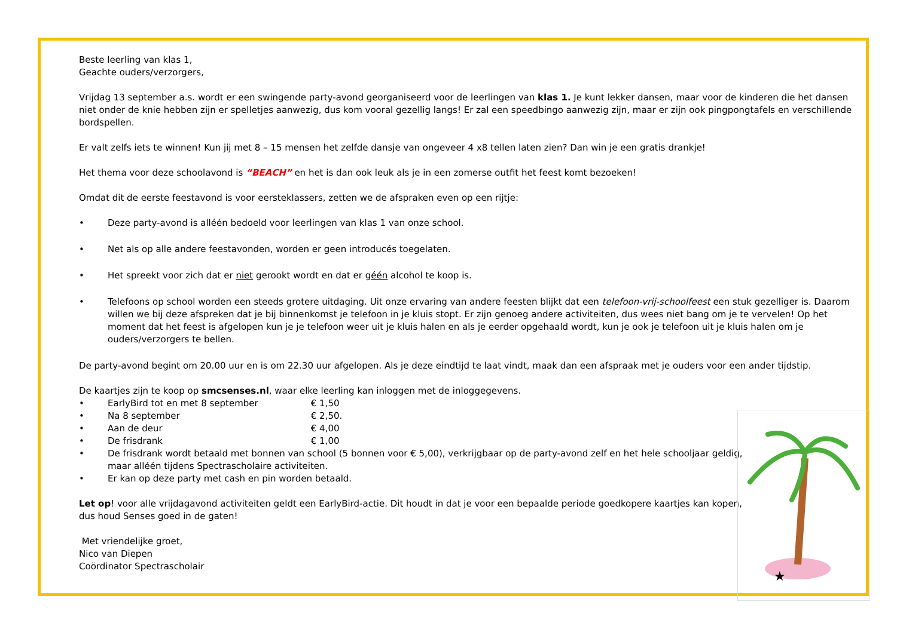Beste leerling van klas 1,
Geachte ouders/verzorgers,
Vrijdag 13 september a.s. wordt er een swingende party-avond georganiseerd voor de leerlingen van klas 1. Je kunt lekker dansen, maar voor de kinderen die het dansen niet onder de knie hebben zijn er spelletjes aanwezig, dus kom vooral gezellig langs! Er zal een speedbingo aanwezig zijn, maar er zijn ook pingpongtafels en verschillende bordspellen.
Er valt zelfs iets te winnen! Kun jij met 8 – 15 mensen het zelfde dansje van ongeveer 4 x8 tellen laten zien? Dan win je een gratis drankje!
Het thema voor deze schoolavond is “BEACH” en het is dan ook leuk als je in een zomerse outfit het feest komt bezoeken!
Omdat dit de eerste feestavond is voor eersteklassers, zetten we de afspraken even op een rijtje:
• Deze party-avond is alléén bedoeld voor leerlingen van klas 1 van onze school.
• Net als op alle andere feestavonden, worden er geen introducés toegelaten.
• Het spreekt voor zich dat er niet gerookt wordt en dat er géén alcohol te koop is.
• Telefoons op school worden een steeds grotere uitdaging. Uit onze ervaring van andere feesten blijkt dat een telefoon-vrij-schoolfeest een stuk gezelliger is. Daarom willen we bij deze afspreken dat je bij binnenkomst je telefoon in je kluis stopt. Er zijn genoeg andere activiteiten, dus wees niet bang om je te vervelen! Op het moment dat het feest is afgelopen kun je je telefoon weer uit je kluis halen en als je eerder opgehaald wordt, kun je ook je telefoon uit je kluis halen om je ouders/verzorgers te bellen.
De party-avond begint om 20.00 uur en is om 22.30 uur afgelopen. Als je deze eindtijd te laat vindt, maak dan een afspraak met je ouders voor een ander tijdstip.
De kaartjes zijn te koop op smcsenses.nl, waar elke leerling kan inloggen met de inloggegevens.
• EarlyBird tot en met 8 september € 1,50
• Na 8 september € 2,50.
• Aan de deur € 4,00
• De frisdrank € 1,00
• De frisdrank wordt betaald met bonnen van school (5 bonnen voor € 5,00), verkrijgbaar op de party-avond zelf en het hele schooljaar geldig, maar alléén tijdens Spectrascholaire activiteiten.
• Er kan op deze party met cash en pin worden betaald.
Let op! voor alle vrijdagavond activiteiten geldt een EarlyBird-actie. Dit houdt in dat je voor een bepaalde periode goedkopere kaartjes kan kopen, dus houd Senses goed in de gaten!
Met vriendelijke groet,
Nico van Diepen
Coördinator Spectrascholair
★